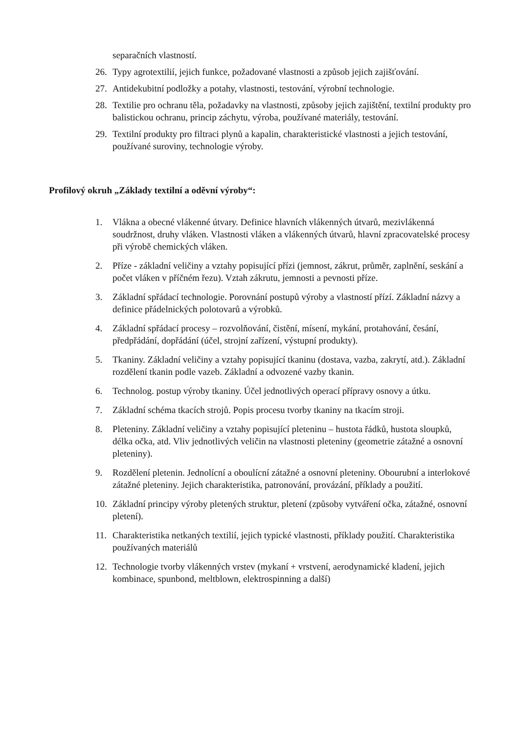separačních vlastností.
26. Typy agrotextilií, jejich funkce, požadované vlastnosti a způsob jejich zajišťování.
27. Antidekubitní podložky a potahy, vlastnosti, testování, výrobní technologie.
28. Textilie pro ochranu těla, požadavky na vlastnosti, způsoby jejich zajištění, textilní produkty pro balistickou ochranu, princip záchytu, výroba, používané materiály, testování.
29. Textilní produkty pro filtraci plynů a kapalin, charakteristické vlastnosti a jejich testování, používané suroviny, technologie výroby.
Profilový okruh „Základy textilní a oděvní výroby“:
1. Vlákna a obecné vlákenné útvary. Definice hlavních vlákenných útvarů, mezivlákenná soudržnost, druhy vláken. Vlastnosti vláken a vlákenných útvarů, hlavní zpracovatelské procesy při výrobě chemických vláken.
2. Příze - základní veličiny a vztahy popisující přízi (jemnost, zákrut, průměr, zaplnění, seskání a počet vláken v příčném řezu). Vztah zákrutu, jemnosti a pevnosti příze.
3. Základní spřádací technologie. Porovnání postupů výroby a vlastností přízí. Základní názvy a definice přádelnických polotovarů a výrobků.
4. Základní spřádací procesy – rozvolňování, čistění, mísení, mykání, protahování, česání, předpřádání, dopřádání (účel, strojní zařízení, výstupní produkty).
5. Tkaniny. Základní veličiny a vztahy popisující tkaninu (dostava, vazba, zakrytí, atd.). Základní rozdělení tkanin podle vazeb. Základní a odvozené vazby tkanin.
6. Technolog. postup výroby tkaniny. Účel jednotlivých operací přípravy osnovy a útku.
7. Základní schéma tkacích strojů. Popis procesu tvorby tkaniny na tkacím stroji.
8. Pleteniny. Základní veličiny a vztahy popisující pleteninu – hustota řádků, hustota sloupků, délka očka, atd. Vliv jednotlivých veličin na vlastnosti pleteniny (geometrie zátažné a osnovní pleteniny).
9. Rozdělení pletenin. Jednolícní a oboulícní zátažné a osnovní pleteniny. Obourubní a interlokové zátažné pleteniny. Jejich charakteristika, patronování, provázání, příklady a použití.
10. Základní principy výroby pletených struktur, pletení (způsoby vytváření očka, zátažné, osnovní pletení).
11. Charakteristika netkaných textilií, jejich typické vlastnosti, příklady použití. Charakteristika používaných materiálů
12. Technologie tvorby vlákenných vrstev (mykaní + vrstvení, aerodynamické kladení, jejich kombinace, spunbond, meltblown, elektrospinning a další)